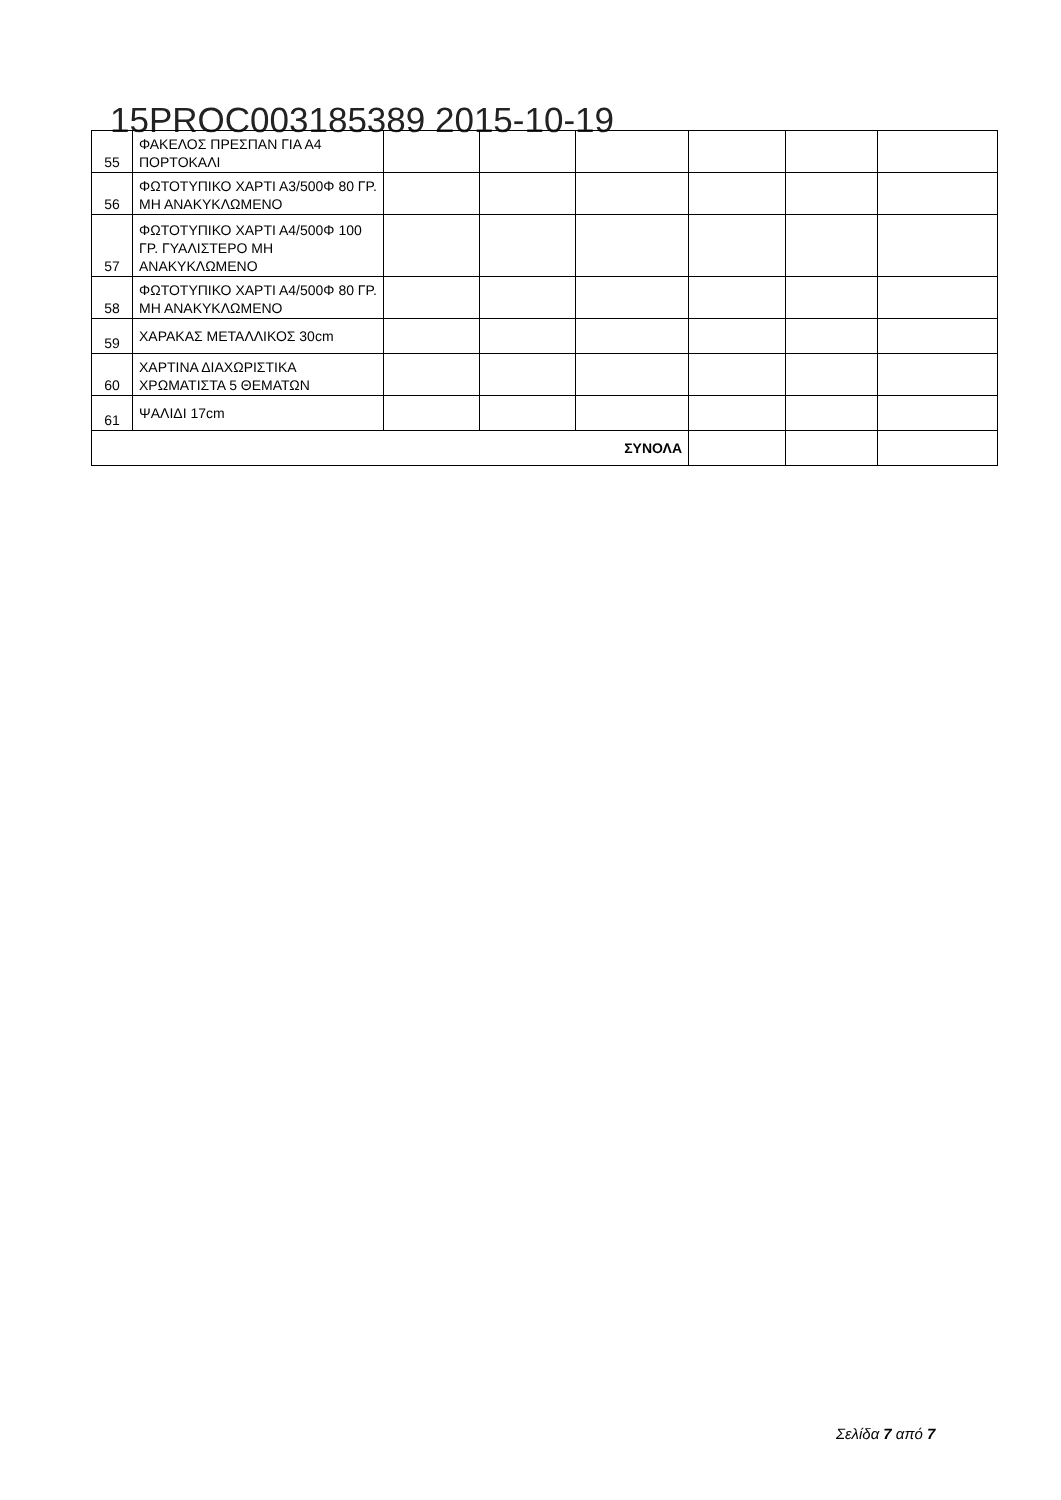15PROC003185389 2015-10-19
| 55 | ΦΑΚΕΛΟΣ ΠΡΕΣΠΑΝ ΓΙΑ Α4 ΠΟΡΤΟΚΑΛΙ | | | | | | |
| 56 | ΦΩΤΟΤΥΠΙΚΟ ΧΑΡΤΙ Α3/500Φ 80 ΓΡ. ΜΗ ΑΝΑΚΥΚΛΩΜΕΝΟ | | | | | | |
| 57 | ΦΩΤΟΤΥΠΙΚΟ ΧΑΡΤΙ Α4/500Φ 100 ΓΡ. ΓΥΑΛΙΣΤΕΡΟ ΜΗ ΑΝΑΚΥΚΛΩΜΕΝΟ | | | | | | |
| 58 | ΦΩΤΟΤΥΠΙΚΟ ΧΑΡΤΙ Α4/500Φ 80 ΓΡ. ΜΗ ΑΝΑΚΥΚΛΩΜΕΝΟ | | | | | | |
| 59 | ΧΑΡΑΚΑΣ ΜΕΤΑΛΛΙΚΟΣ 30cm | | | | | | |
| 60 | ΧΑΡΤΙΝΑ ΔΙΑΧΩΡΙΣΤΙΚΑ ΧΡΩΜΑΤΙΣΤΑ 5 ΘΕΜΑΤΩΝ | | | | | | |
| 61 | ΨΑΛΙΔΙ 17cm | | | | | | |
| ΣΥΝΟΛΑ | | | | | | | |
Σελίδα 7 από 7